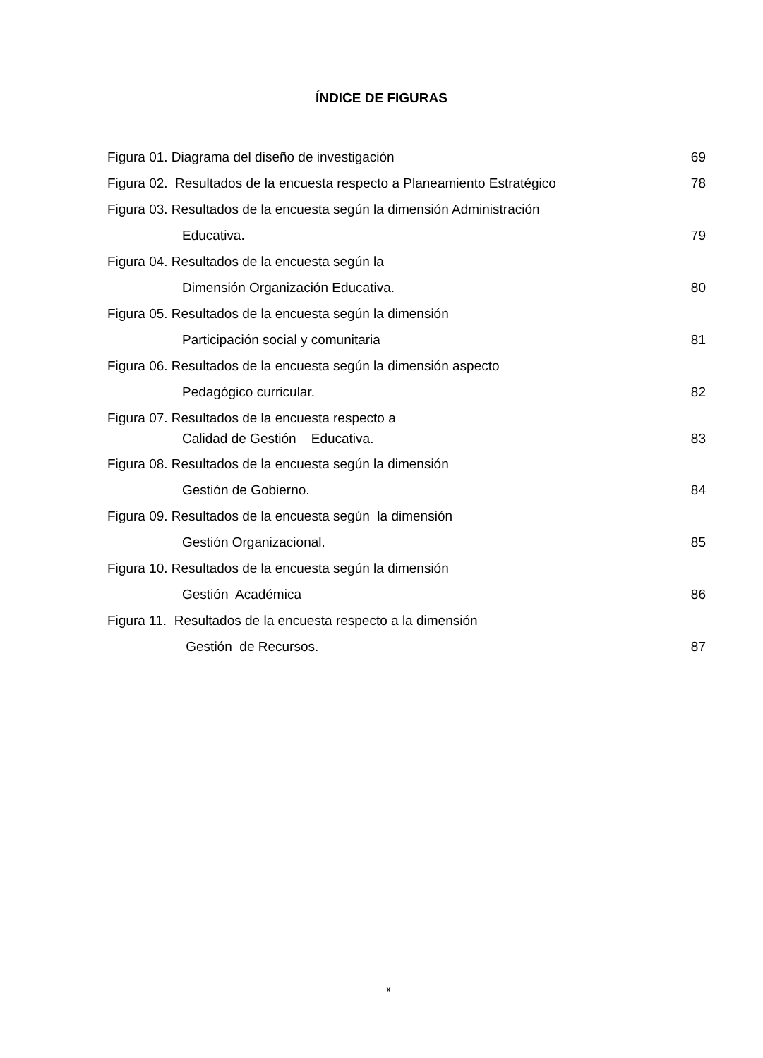ÍNDICE DE FIGURAS
Figura 01. Diagrama del diseño de investigación 69
Figura 02. Resultados de la encuesta respecto a Planeamiento Estratégico 78
Figura 03. Resultados de la encuesta según la dimensión Administración
Educativa. 79
Figura 04. Resultados de la encuesta según la
Dimensión Organización Educativa. 80
Figura 05. Resultados de la encuesta según la dimensión
Participación social y comunitaria 81
Figura 06. Resultados de la encuesta según la dimensión aspecto
Pedagógico curricular. 82
Figura 07. Resultados de la encuesta respecto a
Calidad de Gestión Educativa. 83
Figura 08. Resultados de la encuesta según la dimensión
Gestión de Gobierno. 84
Figura 09. Resultados de la encuesta según la dimensión
Gestión Organizacional. 85
Figura 10. Resultados de la encuesta según la dimensión
Gestión Académica 86
Figura 11. Resultados de la encuesta respecto a la dimensión
Gestión de Recursos. 87
x